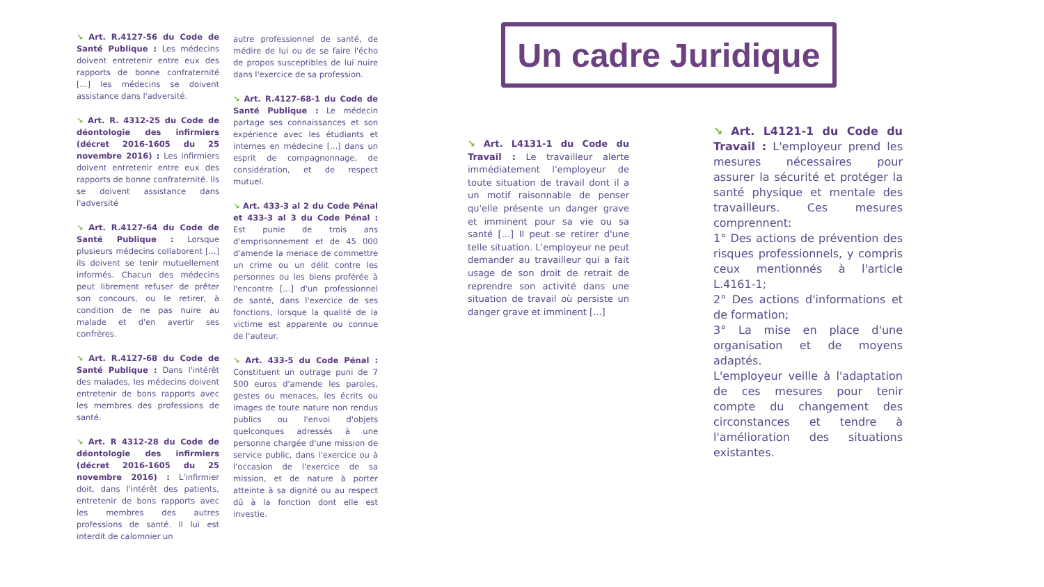↘ Art. R.4127-56 du Code de Santé Publique : Les médecins doivent entretenir entre eux des rapports de bonne confraternité [...] les médecins se doivent assistance dans l'adversité.
↘ Art. R. 4312-25 du Code de déontologie des infirmiers (décret 2016-1605 du 25 novembre 2016) : Les infirmiers doivent entretenir entre eux des rapports de bonne confraternité. Ils se doivent assistance dans l'adversité
↘ Art. R.4127-64 du Code de Santé Publique : Lorsque plusieurs médecins collaborent [...] ils doivent se tenir mutuellement informés. Chacun des médecins peut librement refuser de prêter son concours, ou le retirer, à condition de ne pas nuire au malade et d'en avertir ses confrères.
↘ Art. R.4127-68 du Code de Santé Publique : Dans l'intérêt des malades, les médecins doivent entretenir de bons rapports avec les membres des professions de santé.
↘ Art. R 4312-28 du Code de déontologie des infirmiers (décret 2016-1605 du 25 novembre 2016) : L'infirmier doit, dans l'intérêt des patients, entretenir de bons rapports avec les membres des autres professions de santé. Il lui est interdit de calomnier un
autre professionnel de santé, de médire de lui ou de se faire l'écho de propos susceptibles de lui nuire dans l'exercice de sa profession.
↘ Art. R.4127-68-1 du Code de Santé Publique : Le médecin partage ses connaissances et son expérience avec les étudiants et internes en médecine [...] dans un esprit de compagnonnage, de considération, et de respect mutuel.
↘ Art. 433-3 al 2 du Code Pénal et 433-3 al 3 du Code Pénal : Est punie de trois ans d'emprisonnement et de 45 000 d'amende la menace de commettre un crime ou un délit contre les personnes ou les biens proférée à l'encontre [...] d'un professionnel de santé, dans l'exercice de ses fonctions, lorsque la qualité de la victime est apparente ou connue de l'auteur.
↘ Art. 433-5 du Code Pénal : Constituent un outrage puni de 7 500 euros d'amende les paroles, gestes ou menaces, les écrits ou images de toute nature non rendus publics ou l'envoi d'objets quelconques adressés à une personne chargée d'une mission de service public, dans l'exercice ou à l'occasion de l'exercice de sa mission, et de nature à porter atteinte à sa dignité ou au respect dû à la fonction dont elle est investie.
Un cadre Juridique
↘ Art. L4131-1 du Code du Travail : Le travailleur alerte immédiatement l'employeur de toute situation de travail dont il a un motif raisonnable de penser qu'elle présente un danger grave et imminent pour sa vie ou sa santé [...] Il peut se retirer d'une telle situation. L'employeur ne peut demander au travailleur qui a fait usage de son droit de retrait de reprendre son activité dans une situation de travail où persiste un danger grave et imminent [...]
↘ Art. L4121-1 du Code du Travail : L'employeur prend les mesures nécessaires pour assurer la sécurité et protéger la santé physique et mentale des travailleurs. Ces mesures comprennent:
1° Des actions de prévention des risques professionnels, y compris ceux mentionnés à l'article L.4161-1;
2° Des actions d'informations et de formation;
3° La mise en place d'une organisation et de moyens adaptés.
L'employeur veille à l'adaptation de ces mesures pour tenir compte du changement des circonstances et tendre à l'amélioration des situations existantes.